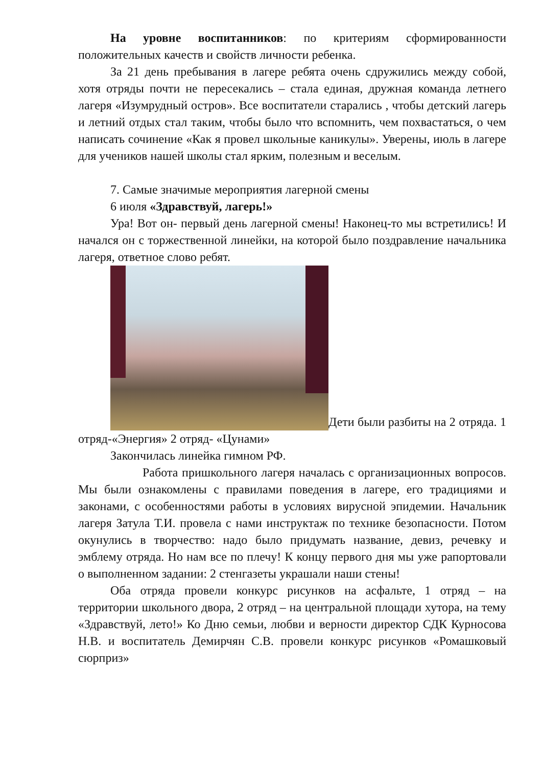На уровне воспитанников: по критериям сформированности положительных качеств и свойств личности ребенка.
За 21 день пребывания в лагере ребята очень сдружились между собой, хотя отряды почти не пересекались – стала единая, дружная команда летнего лагеря «Изумрудный остров». Все воспитатели старались , чтобы детский лагерь и летний отдых стал таким, чтобы было что вспомнить, чем похвастаться, о чем написать сочинение «Как я провел школьные каникулы». Уверены, июль в лагере для учеников нашей школы стал ярким, полезным и веселым.
7. Самые значимые мероприятия лагерной смены
6 июля «Здравствуй, лагерь!»
Ура! Вот он- первый день лагерной смены! Наконец-то мы встретились! И начался он с торжественной линейки, на которой было поздравление начальника лагеря, ответное слово ребят.
Дети были разбиты на 2 отряда. 1 отряд-«Энергия» 2 отряд- «Цунами»
Закончилась линейка гимном РФ.
Работа пришкольного лагеря началась с организационных вопросов. Мы были ознакомлены с правилами поведения в лагере, его традициями и законами, с особенностями работы в условиях вирусной эпидемии. Начальник лагеря Затула Т.И. провела с нами инструктаж по технике безопасности. Потом окунулись в творчество: надо было придумать название, девиз, речевку и эмблему отряда. Но нам все по плечу! К концу первого дня мы уже рапортовали о выполненном задании: 2 стенгазеты украшали наши стены!
Оба отряда провели конкурс рисунков на асфальте, 1 отряд – на территории школьного двора, 2 отряд – на центральной площади хутора, на тему «Здравствуй, лето!» Ко Дню семьи, любви и верности директор СДК Курносова Н.В. и воспитатель Демирчян С.В. провели конкурс рисунков «Ромашковый сюрприз»